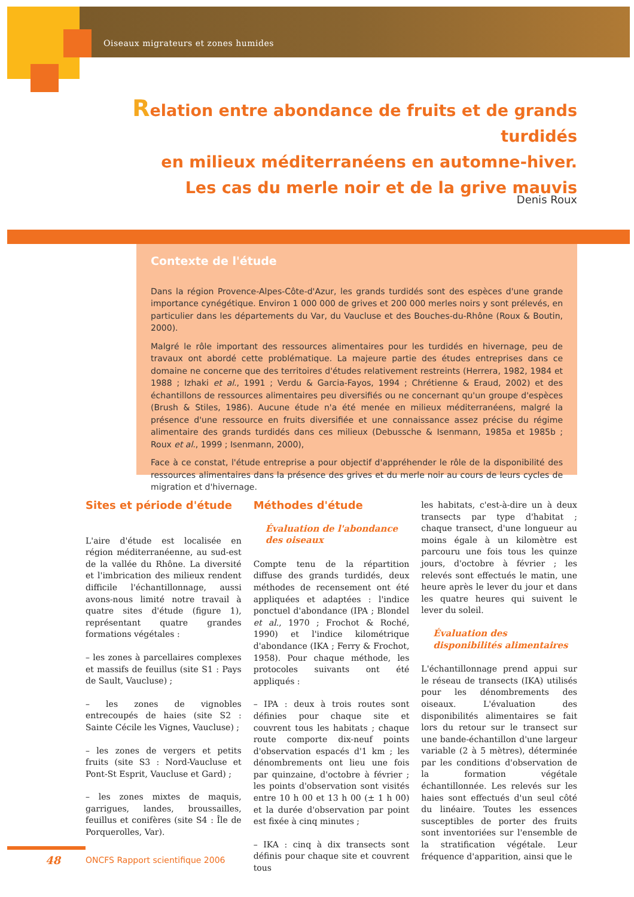Oiseaux migrateurs et zones humides
Relation entre abondance de fruits et de grands turdidés
en milieux méditerranéens en automne-hiver.
Les cas du merle noir et de la grive mauvis
Denis Roux
Contexte de l'étude
Dans la région Provence-Alpes-Côte-d'Azur, les grands turdidés sont des espèces d'une grande importance cynégétique. Environ 1 000 000 de grives et 200 000 merles noirs y sont prélevés, en particulier dans les départements du Var, du Vaucluse et des Bouches-du-Rhône (Roux & Boutin, 2000).
Malgré le rôle important des ressources alimentaires pour les turdidés en hivernage, peu de travaux ont abordé cette problématique. La majeure partie des études entreprises dans ce domaine ne concerne que des territoires d'études relativement restreints (Herrera, 1982, 1984 et 1988 ; Izhaki et al., 1991 ; Verdu & Garcia-Fayos, 1994 ; Chrétienne & Eraud, 2002) et des échantillons de ressources alimentaires peu diversifiés ou ne concernant qu'un groupe d'espèces (Brush & Stiles, 1986). Aucune étude n'a été menée en milieux méditerranéens, malgré la présence d'une ressource en fruits diversifiée et une connaissance assez précise du régime alimentaire des grands turdidés dans ces milieux (Debussche & Isenmann, 1985a et 1985b ; Roux et al., 1999 ; Isenmann, 2000),
Face à ce constat, l'étude entreprise a pour objectif d'appréhender le rôle de la disponibilité des ressources alimentaires dans la présence des grives et du merle noir au cours de leurs cycles de migration et d'hivernage.
Sites et période d'étude
L'aire d'étude est localisée en région méditerranéenne, au sud-est de la vallée du Rhône. La diversité et l'imbrication des milieux rendent difficile l'échantillonnage, aussi avons-nous limité notre travail à quatre sites d'étude (figure 1), représentant quatre grandes formations végétales :
– les zones à parcellaires complexes et massifs de feuillus (site S1 : Pays de Sault, Vaucluse) ;
– les zones de vignobles entrecoupés de haies (site S2 : Sainte Cécile les Vignes, Vaucluse) ;
– les zones de vergers et petits fruits (site S3 : Nord-Vaucluse et Pont-St Esprit, Vaucluse et Gard) ;
– les zones mixtes de maquis, garrigues, landes, broussailles, feuillus et conifères (site S4 : Île de Porquerolles, Var).
Méthodes d'étude
Évaluation de l'abondance des oiseaux
Compte tenu de la répartition diffuse des grands turdidés, deux méthodes de recensement ont été appliquées et adaptées : l'indice ponctuel d'abondance (IPA ; Blondel et al., 1970 ; Frochot & Roché, 1990) et l'indice kilométrique d'abondance (IKA ; Ferry & Frochot, 1958). Pour chaque méthode, les protocoles suivants ont été appliqués :
– IPA : deux à trois routes sont définies pour chaque site et couvrent tous les habitats ; chaque route comporte dix-neuf points d'observation espacés d'1 km ; les dénombrements ont lieu une fois par quinzaine, d'octobre à février ; les points d'observation sont visités entre 10 h 00 et 13 h 00 (± 1 h 00) et la durée d'observation par point est fixée à cinq minutes ;
– IKA : cinq à dix transects sont définis pour chaque site et couvrent tous
les habitats, c'est-à-dire un à deux transects par type d'habitat ; chaque transect, d'une longueur au moins égale à un kilomètre est parcouru une fois tous les quinze jours, d'octobre à février ; les relevés sont effectués le matin, une heure après le lever du jour et dans les quatre heures qui suivent le lever du soleil.
Évaluation des disponibilités alimentaires
L'échantillonnage prend appui sur le réseau de transects (IKA) utilisés pour les dénombrements des oiseaux. L'évaluation des disponibilités alimentaires se fait lors du retour sur le transect sur une bande-échantillon d'une largeur variable (2 à 5 mètres), déterminée par les conditions d'observation de la formation végétale échantillonnée. Les relevés sur les haies sont effectués d'un seul côté du linéaire. Toutes les essences susceptibles de porter des fruits sont inventoriées sur l'ensemble de la stratification végétale. Leur fréquence d'apparition, ainsi que le
48
ONCFS Rapport scientifique 2006